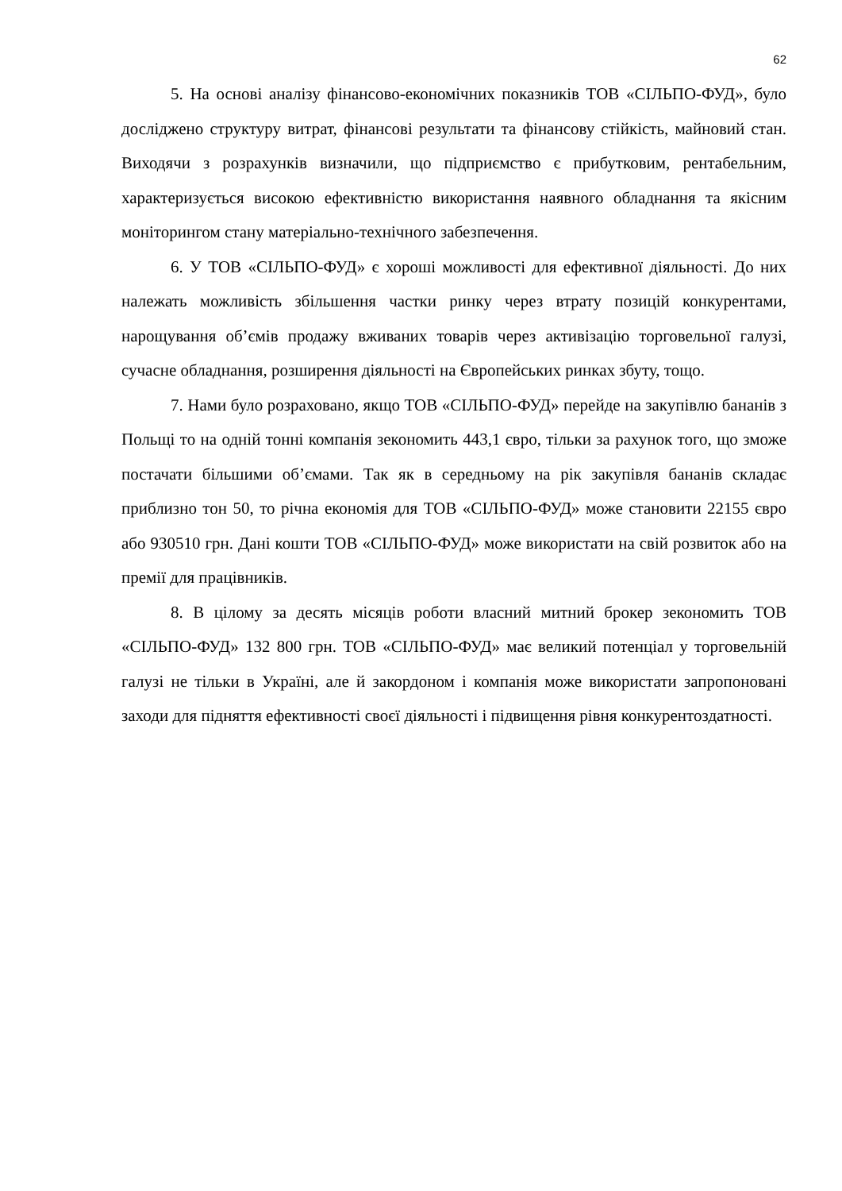62
5. На основі аналізу фінансово-економічних показників ТОВ «СІЛЬПО-ФУД», було досліджено структуру витрат, фінансові результати та фінансову стійкість, майновий стан. Виходячи з розрахунків визначили, що підприємство є прибутковим, рентабельним, характеризується високою ефективністю використання наявного обладнання та якісним моніторингом стану матеріально-технічного забезпечення.
6. У ТОВ «СІЛЬПО-ФУД» є хороші можливості для ефективної діяльності. До них належать можливість збільшення частки ринку через втрату позицій конкурентами, нарощування об’ємів продажу вживаних товарів через активізацію торговельної галузі, сучасне обладнання, розширення діяльності на Європейських ринках збуту, тощо.
7. Нами було розраховано, якщо ТОВ «СІЛЬПО-ФУД» перейде на закупівлю бананів з Польщі то на одній тонні компанія зекономить 443,1 євро, тільки за рахунок того, що зможе постачати більшими об’ємами. Так як в середньому на рік закупівля бананів складає приблизно тон 50, то річна економія для ТОВ «СІЛЬПО-ФУД» може становити 22155 євро або 930510 грн. Дані кошти ТОВ «СІЛЬПО-ФУД» може використати на свій розвиток або на премії для працівників.
8. В цілому за десять місяців роботи власний митний брокер зекономить ТОВ «СІЛЬПО-ФУД» 132 800 грн. ТОВ «СІЛЬПО-ФУД» має великий потенціал у торговельній галузі не тільки в Україні, але й закордоном і компанія може використати запропоновані заходи для підняття ефективності своєї діяльності і підвищення рівня конкурентоздатності.